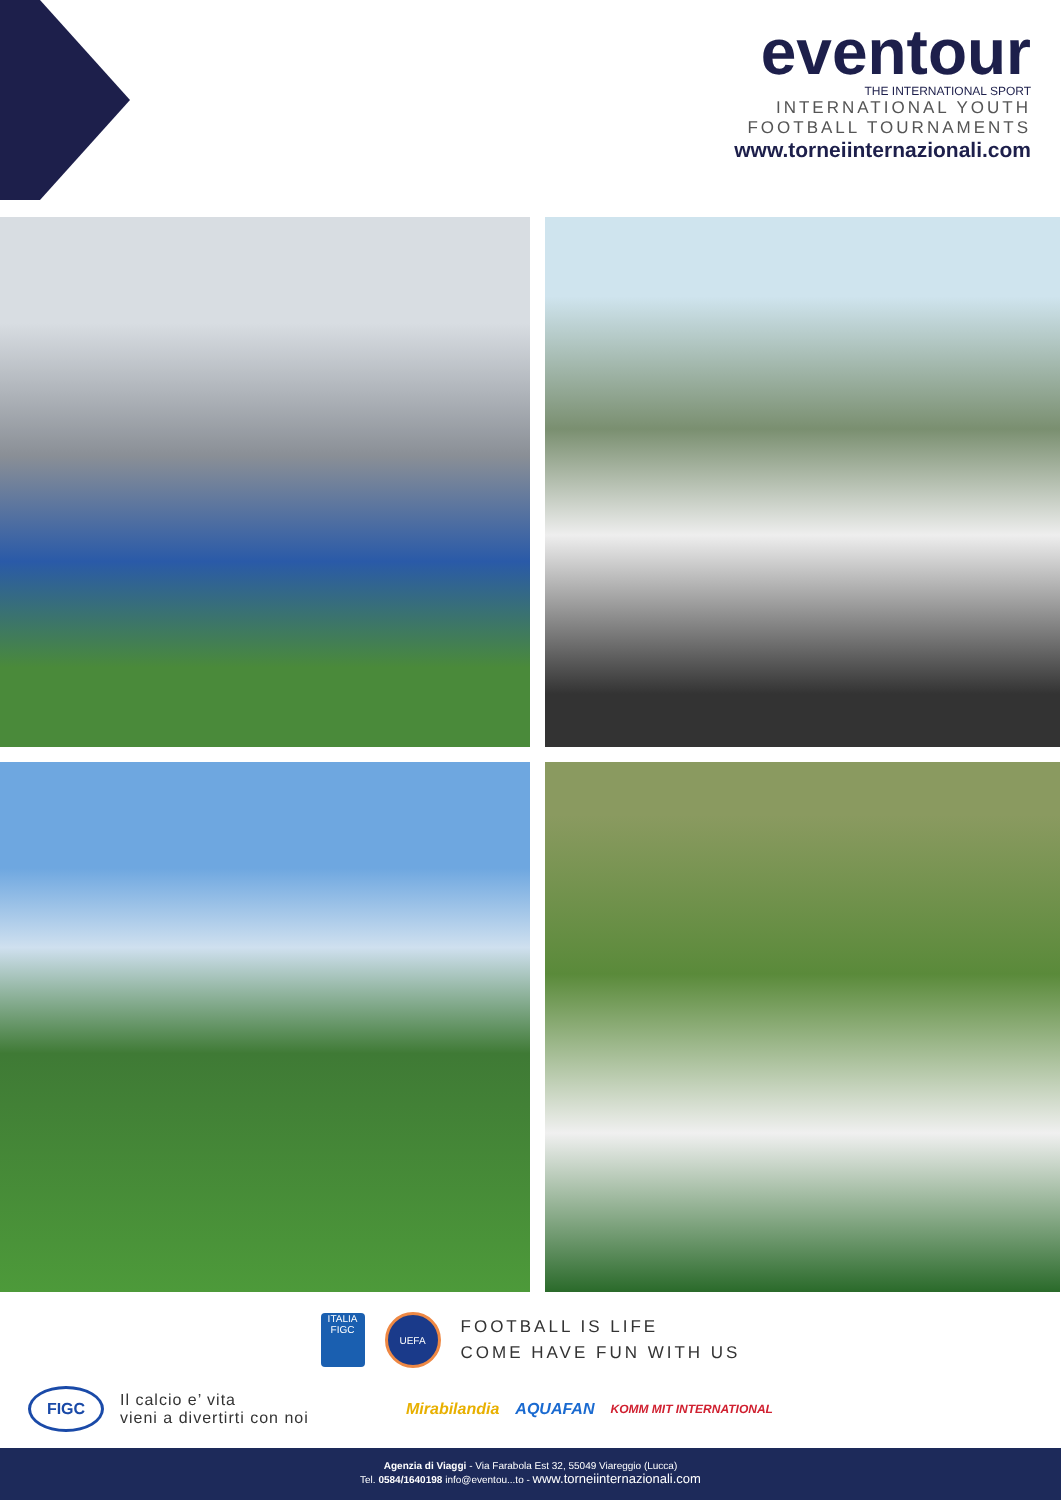eventour
THE INTERNATIONAL SPORT
INTERNATIONAL YOUTH
FOOTBALL TOURNAMENTS
www.torneiinternazionali.com
ITALIA
FIGC
UEFA
FOOTBALL IS LIFE
COME HAVE FUN WITH US
FIGC
Il calcio e’ vita
vieni a divertirti con noi
Mirabilandia AQUAFAN KOMM MIT INTERNATIONAL
Agenzia di Viaggi - Via Farabola Est 32, 55049 Viareggio (Lucca)
Tel. 0584/1640198 info@eventou...to - www.torneiinternazionali.com